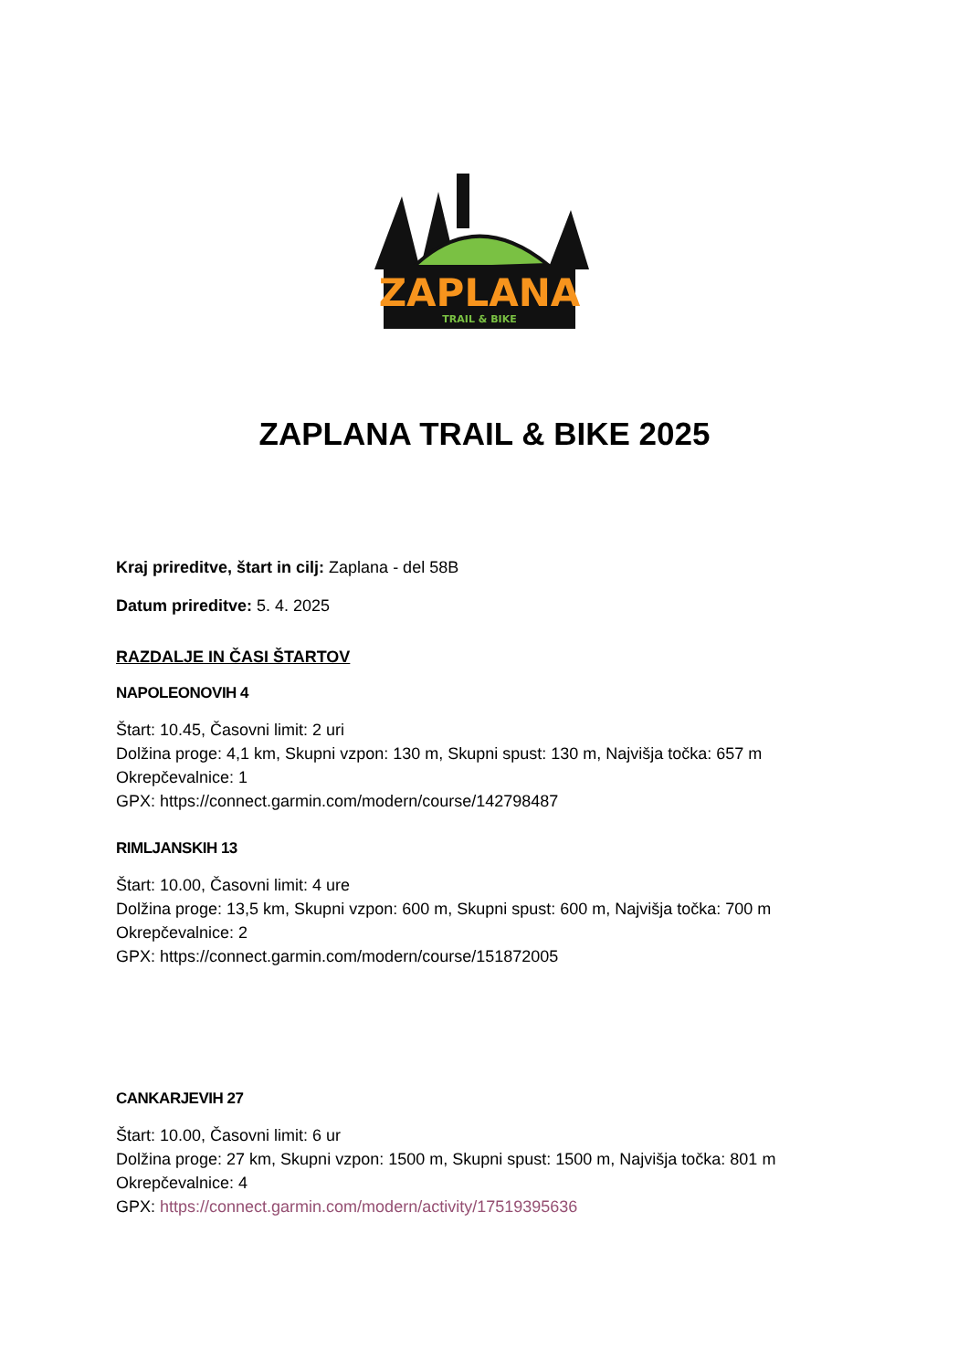ZAPLANA
TRAIL & BIKE
ZAPLANA TRAIL & BIKE 2025
Kraj prireditve, štart in cilj: Zaplana - del 58B
Datum prireditve: 5. 4. 2025
RAZDALJE IN ČASI ŠTARTOV
NAPOLEONOVIH 4
Štart: 10.45, Časovni limit: 2 uri
Dolžina proge: 4,1 km, Skupni vzpon: 130 m, Skupni spust: 130 m, Najvišja točka: 657 m
Okrepčevalnice: 1
GPX: https://connect.garmin.com/modern/course/142798487
RIMLJANSKIH 13
Štart: 10.00, Časovni limit: 4 ure
Dolžina proge: 13,5 km, Skupni vzpon: 600 m, Skupni spust: 600 m, Najvišja točka: 700 m
Okrepčevalnice: 2
GPX: https://connect.garmin.com/modern/course/151872005
CANKARJEVIH 27
Štart: 10.00, Časovni limit: 6 ur
Dolžina proge: 27 km, Skupni vzpon: 1500 m, Skupni spust: 1500 m, Najvišja točka: 801 m
Okrepčevalnice: 4
GPX: https://connect.garmin.com/modern/activity/17519395636